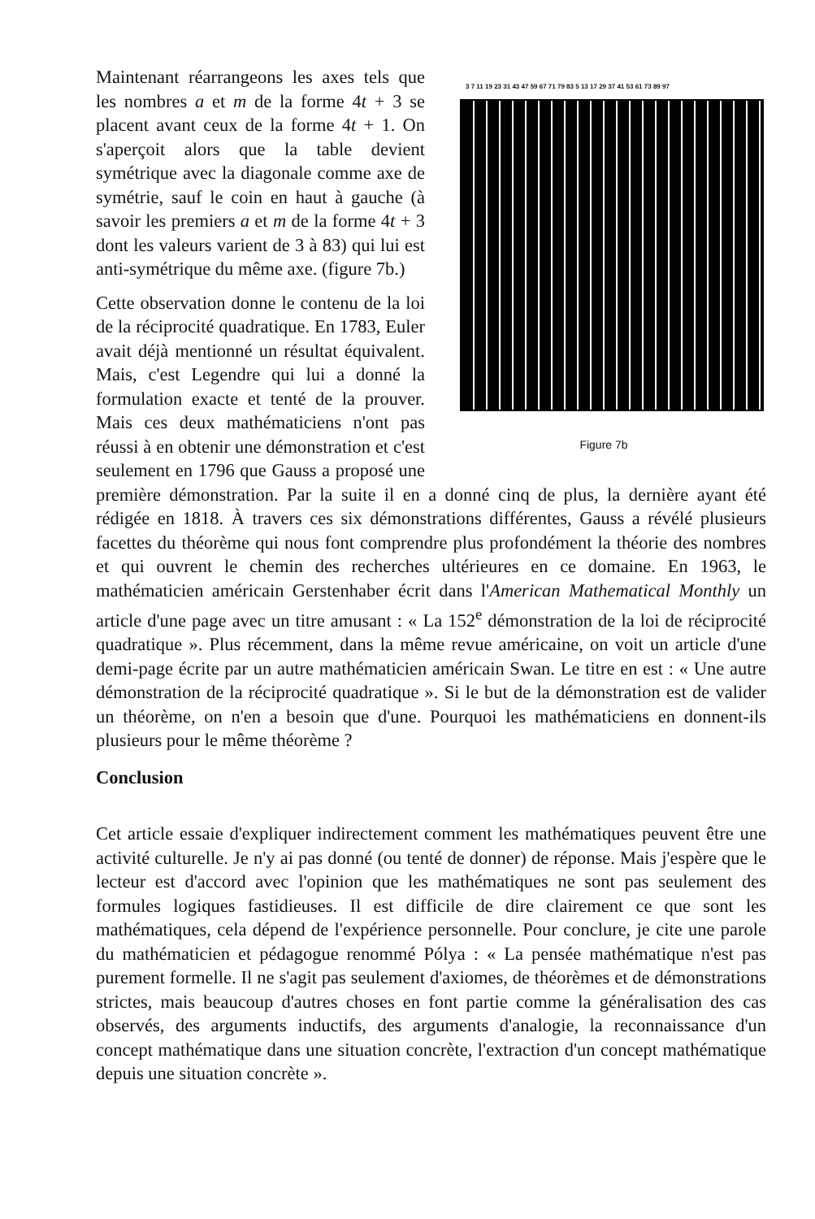3 7 11 19 23 31 43 47 59 67 71 79 83 5 13 17 29 37 41 53 61 73 89 97
Figure 7b
Maintenant réarrangeons les axes tels que les nombres a et m de la forme 4t + 3 se placent avant ceux de la forme 4t + 1. On s'aperçoit alors que la table devient symétrique avec la diagonale comme axe de symétrie, sauf le coin en haut à gauche (à savoir les premiers a et m de la forme 4t + 3 dont les valeurs varient de 3 à 83) qui lui est anti-symétrique du même axe. (figure 7b.)
Cette observation donne le contenu de la loi de la réciprocité quadratique. En 1783, Euler avait déjà mentionné un résultat équivalent. Mais, c'est Legendre qui lui a donné la formulation exacte et tenté de la prouver. Mais ces deux mathématiciens n'ont pas réussi à en obtenir une démonstration et c'est seulement en 1796 que Gauss a proposé une première démonstration. Par la suite il en a donné cinq de plus, la dernière ayant été rédigée en 1818. À travers ces six démonstrations différentes, Gauss a révélé plusieurs facettes du théorème qui nous font comprendre plus profondément la théorie des nombres et qui ouvrent le chemin des recherches ultérieures en ce domaine. En 1963, le mathématicien américain Gerstenhaber écrit dans l'American Mathematical Monthly un article d'une page avec un titre amusant : « La 152<sup>e</sup> démonstration de la loi de réciprocité quadratique ». Plus récemment, dans la même revue américaine, on voit un article d'une demi-page écrite par un autre mathématicien américain Swan. Le titre en est : « Une autre démonstration de la réciprocité quadratique ». Si le but de la démonstration est de valider un théorème, on n'en a besoin que d'une. Pourquoi les mathématiciens en donnent-ils plusieurs pour le même théorème ?
Conclusion
Cet article essaie d'expliquer indirectement comment les mathématiques peuvent être une activité culturelle. Je n'y ai pas donné (ou tenté de donner) de réponse. Mais j'espère que le lecteur est d'accord avec l'opinion que les mathématiques ne sont pas seulement des formules logiques fastidieuses. Il est difficile de dire clairement ce que sont les mathématiques, cela dépend de l'expérience personnelle. Pour conclure, je cite une parole du mathématicien et pédagogue renommé Pólya : « La pensée mathématique n'est pas purement formelle. Il ne s'agit pas seulement d'axiomes, de théorèmes et de démonstrations strictes, mais beaucoup d'autres choses en font partie comme la généralisation des cas observés, des arguments inductifs, des arguments d'analogie, la reconnaissance d'un concept mathématique dans une situation concrète, l'extraction d'un concept mathématique depuis une situation concrète ».